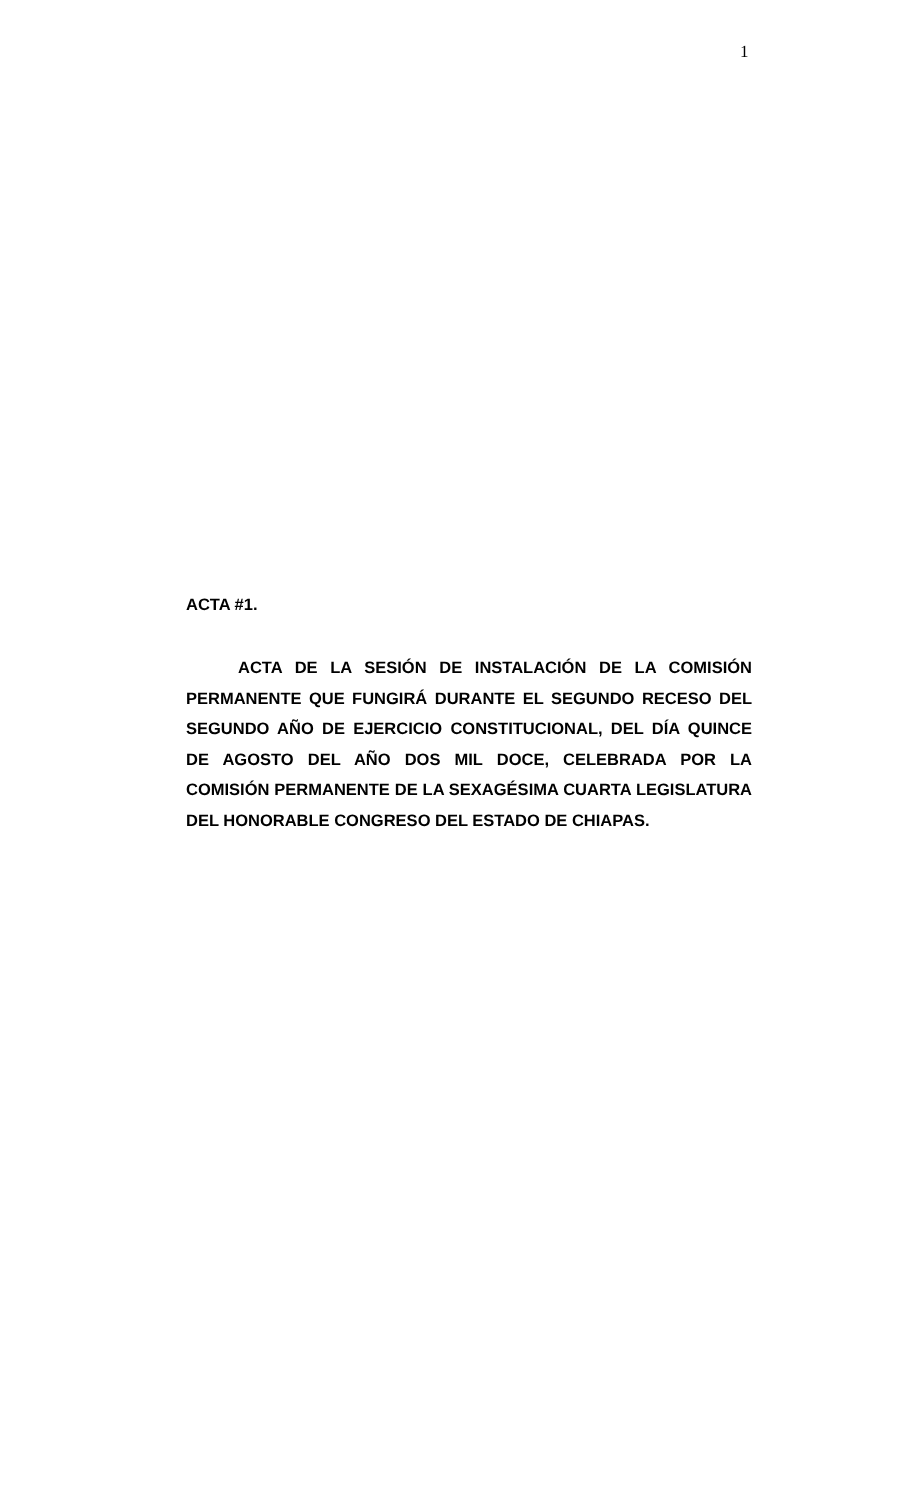1
ACTA #1.
ACTA DE LA SESIÓN DE INSTALACIÓN DE LA COMISIÓN PERMANENTE QUE FUNGIRÁ DURANTE EL SEGUNDO RECESO DEL SEGUNDO AÑO DE EJERCICIO CONSTITUCIONAL, DEL DÍA QUINCE DE AGOSTO DEL AÑO DOS MIL DOCE, CELEBRADA POR LA COMISIÓN PERMANENTE DE LA SEXAGÉSIMA CUARTA LEGISLATURA DEL HONORABLE CONGRESO DEL ESTADO DE CHIAPAS.